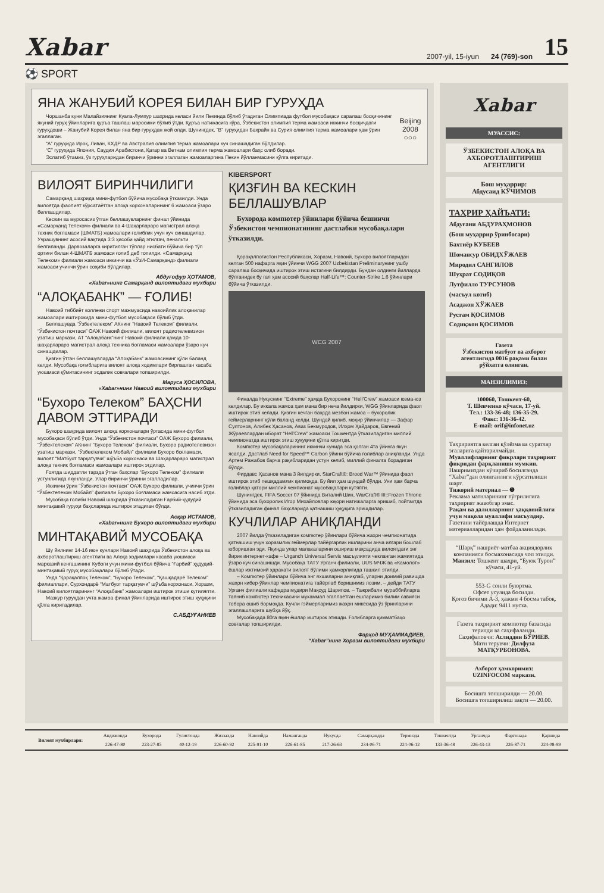Xabar 2007-yil, 15-iyun 24 (769)-son 15
⚽ SPORT
ЯНА ЖАНУБИЙ КОРЕЯ БИЛАН БИР ГУРУҲДА
Чоршанба куни Малайзиянинг Куала-Лумпур шаҳрида келаси йили Пекинда бўлиб ўтадиган Олимпиада футбол мусобақаси саралаш босқичининг якуний гуруҳ ўйинларига қуръа ташлаш маросими бўлиб ўтди. Қуръа натижасига кўра, Ўзбекистон олимпия терма жамоаси иккинчи босқичдаги гуруҳдоши – Жанубий Корея билан яна бир гуруҳдан жой олди. Шунингдек, “В” гуруҳидан Баҳрайн ва Сурия олимпия терма жамоалари ҳам ўрин эгаллаган.
“А” гуруҳида Ироқ, Ливан, КХДР ва Австралия олимпия терма жамоалари куч синашадиган бўлдилар.
“С” гуруҳида Япония, Саудия Арабистони, Қатар ва Ветнам олимпия терма жамоалари баҳс олиб боради.
Эслатиб ўтамиз, ўз гуруҳларидан биринчи ўринни эгаллаган жамоаларгина Пекин йўлланмасини қўлга киритади.
Beijing 2008
○○○
ВИЛОЯТ БИРИНЧИЛИГИ
Самарқанд шаҳрида мини-футбол бўйича мусобақа ўтказилди. Унда вилоятда фаолият кўрсатаётган алоқа корхоналарининг 6 жамоаси ўзаро беллашдилар.
Кескин ва муросасиз ўтган беллашувларнинг финал ўйинида «Самарқанд Телеком» филиали ва 4-Шаҳарлараро магистрал алоқа техник боғламаси (ШМАТБ) жамоалари ғолиблик учун куч синашдилар. Учрашувнинг асосий вақтида 3:3 ҳисоби қайд этилгач, пенальти белгиланди. Дарвозаларга киритилган тўплар нисбати бўйича бир тўп ортиғи билан 4-ШМАТБ жамоаси ғолиб деб топилди. «Самарқанд Телеком» филиали жамоаси иккинчи ва «ЎзИ-Самарқанд» филиали жамоаси учинчи ўрин соҳиби бўлдилар.
Абдуғофур ҲОТАМОВ,
«Xabar»нинг Самарқанд вилоятидаги мухбири
“АЛОҚАБАНК” — ҒОЛИБ!
Навоий тиббиёт коллежи спорт мажмуасида навоийлик алоқачилар жамоалари иштирокида мини-футбол мусобақаси бўлиб ўтди.
Беллашувда “Ўзбектелеком” АКнинг “Навоий Телеком” филиали, “Ўзбекистон почтаси” ОАЖ Навоий филиали, вилоят радиотелевизион узатиш маркази, АТ “Алоқабанк”нинг Навоий филиали ҳамда 10-шаҳарлараро магистрал алоқа техника боғламаси жамоалари ўзаро куч синашдилар.
Қизғин ўтган беллашувларда “Алоқабанк” жамоасининг қўли баланд келди. Мусобақа ғолибларига вилоят алоқа ходимлари бирлашган касаба уюшмаси қўмитасининг эсдалик совғалари топширилди.
Маруса ҲОСИЛОВА,
«Xabar»нинг Навоий вилоятидаги мухбири
“Бухоро Телеком” БАҲСНИ ДАВОМ ЭТТИРАДИ
Бухоро шаҳрида вилоят алоқа корхоналари ўртасида мини-футбол мусобақаси бўлиб ўтди. Унда “Ўзбекистон почтаси” ОАЖ Бухоро филиали, “Ўзбектелеком” АКнинг “Бухоро Телеком” филиали, Бухоро радиотелевизон узатиш маркази, “Ўзбектелеком Мобайл” филиали Бухоро боғламаси, вилоят “Матбуот тарқатувчи” шўъба корхонаси ва Шаҳарлараро магистрал алоқа техник боғламаси жамоалари иштирок этдилар.
Ғоятда шиддатли тарзда ўтган баҳслар “Бухоро Телеком” филиали устунлигида якунланди. Улар биринчи ўринни эгалладилар.
Иккинчи ўрин “Ўзбекистон почтаси” ОАЖ Бухоро филиали, учинчи ўрин “Ўзбектелеком Мобайл” филиали Бухоро боғламаси жамоасига насиб этди.
Мусобақа ғолиби Навоий шаҳрида ўтказиладиган Ғарбий-ҳудудий минтақавий гуруҳи баҳсларида иштирок этадиган бўлди.
Асқар ИСТАМОВ,
«Xabar»нинг Бухоро вилоятидаги мухбири
МИНТАҚАВИЙ МУСОБАҚА
Шу йилнинг 14-16 июн кунлари Навоий шаҳрида Ўзбекистон алоқа ва ахборотлаштириш агентлиги ва Алоқа ходимлари касаба уюшмаси марказий кенгашининг Кубоги учун мини-футбол бўйича “Ғарбий” ҳудудий-минтақавий гуруҳ мусобақалари бўлиб ўтади.
Унда “Қорақалпоқ Телеком”, “Бухоро Телеком”, “Қашқадарё Телеком” филиаллари, Сурхондарё “Матбуот тарқатувчи” шўъба корхонаси, Хоразм, Навоий вилоятларининг “Алоқабанк” жамоалари иштирок этиши кутиляпти.
Мазкур гуруҳдан учта жамоа финал ўйинларида иштирок этиш ҳуқуқини қўлга киритадилар.
С.АБДУҒАНИЕВ
KIBERSPORT
ҚИЗҒИН ВА КЕСКИН БЕЛЛАШУВЛАР
Бухорода компютер ўйинлари бўйича бешинчи Ўзбекистон чемпионатининг дастлабки мусобақалари ўтказилди.
Қорақалпоғистон Республикаси, Хоразм, Навоий, Бухоро вилоятларидан келган 500 нафарга яқин ўйинчи WGG 2007 Uzbekistan Preliminaryнинг ушбу саралаш босқичида иштирок этиш истагини билдирди. Бундан олдинги йилларда бўлганидек бу гал ҳам асосий баҳслар Half-Life™: Counter-Strike 1.6 ўйинлари бўйича ўтказилди.
WCG 2007
Финалда Нукуснинг “Extreme” ҳамда Бухоронинг “Hell’Crew” жамоаси юзма-юз келдилар. Бу иккала жамоа ҳам мана бир неча йилдирки, WGG ўйинларида фаол иштирок этиб келади. Қизғин кечган баҳсда мезбон жамоа – бухоролик геймерларнинг қўли баланд келди. Шундай қилиб, моҳир ўйинчилар — Зафар Султонов, Алибек Ҳасанов, Аваз Бекмуродов, Илҳом Ҳайдаров, Евгений Жўраевлардан иборат “Hell’Crew” жамоаси Тошкентда ўтказиладиган миллий чемпионатда иштирок этиш ҳуқуқини қўлга киритди.
Компютер мусобақаларининг иккинчи кунида эса қолган 4та ўйинга якун ясалди. Дастлаб Need for Speed™ Carbon ўйини бўйича ғолиблар аниқланди. Унда Артем Ражабов барча рақибларидан устун келиб, миллий финалга борадиган бўлди.
Фирдавс Ҳасанов мана 3 йилдирки, StarCraft®: Brood War™ ўйинида фаол иштирок этиб пешқадамлик қилмоқда. Бу йил ҳам шундай бўлди. Уни ҳам барча ғолиблар қатори миллий чемпионат мусобақалари кутяпти.
Шунингдек, FIFA Soccer 07 ўйинида Виталий Шин, WarCraft® III::Frozen Throne ўйинида эса бухоролик Игор Михайловлар юқори натижаларга эришиб, пойтахтда ўтказиладиган финал баҳсларида қатнашиш ҳуқуқига эришдилар.
КУЧЛИЛАР АНИҚЛАНДИ
2007 йилда ўтказиладиган компютер ўйинлари бўйича жаҳон чемпионатида қатнашиш учун хоразмлик геймерлар тайёргарлик ишларини анча илгари бошлаб юборишган эди. Яқинда улар малакаларини ошириш мақсадида вилоятдаги энг йирик интернет-кафе – Urganch Universal Servis масъулияти чекланган жамиятида ўзаро куч синашишди. Мусобақа ТАТУ Урганч филиали, UUS МЧЖ ва «Камолот» ёшлар ижтимоий ҳаракати вилоят бўлими ҳамкорлигида ташкил этилди.
– Компютер ўйинлари бўйича энг яхшиларни аниқлаб, уларни доимий равишда жаҳон кибер-ўйинлар чемпионатига тайёрлаб боришимиз лозим, – дейди ТАТУ Урганч филиали кафедра мудири Мақсуд Шарипов. – Тажрибали мураббийларга таяниб компютер техникасини мукаммал эгаллаётган ёшларимиз билим савияси тобора ошиб бормоқда. Кучли гэймерларимиз жаҳон микёсида ўз ўринларини эгаллашларига шубҳа йўқ.
Мусобақада 80га яқин ёшлар иштирок этишди. Ғолибларга қимматбаҳо совғалар топширилди.
Фарҳод МУҲАММАДИЕВ,
“Xabar”нинг Хоразм вилоятидаги мухбири
Xabar
МУАССИС:
ЎЗБЕКИСТОН АЛОҚА ВА АХБОРОТЛАШТИРИШ АГЕНТЛИГИ
Бош муҳаррир:
Абдусаид КЎЧИМОВ
ТАҲРИР ҲАЙЪАТИ:
Абдуғани АБДУРАҲМОНОВ
(Бош муҳаррир ўринбосари)
Бахтиёр КУБЕЕВ
Шомансур ОБИДХЎЖАЕВ
Миродил САНГИЛОВ
Шуҳрат СОДИҚОВ
Лутфилло ТУРСУНОВ
(масъул котиб)
Асаджон ХЎЖАЕВ
Рустам ҚОСИМОВ
Содиқжон ҚОСИМОВ
Газета
Ўзбекистон матбуот ва ахборот агентлигида 0016 рақами билан рўйхатга олинган.
МАНЗИЛИМИЗ:
100060, Тошкент-60,
Т. Шевченко кўчаси, 17-уй.
Тел.: 133-36-48; 136-35-29.
Факс: 136-36-42.
E-mail: orif@infonet.uz
Таҳририятга келган қўлёзма ва суратлар эгаларига қайтарилмайди.
Муаллифларнинг фикрлари таҳририят фикридан фарқланиши мумкин.
Нашримиздан кўчириб босилганда “Xabar”дан олинганлиги кўрсатилиши шарт.
Тижорий материал — ❶
Реклама матнларининг тўғрилигига таҳририят жавобгар эмас.
Рақам ва далилларнинг ҳаққонийлиги учун мақола муаллифи масъулдир.
Газетани тайёрлашда Интернет материалларидан ҳам фойдаланилади.
“Шарқ” нашриёт-матбаа акциядорлик компанияси босмахонасида чоп этилди.
Манзил: Тошкент шаҳри, “Буюк Турон” кўчаси, 41-уй.
553-G сонли буюртма.
Офсет усулида босилди.
Қоғоз бичими А-3, ҳажми 4 босма табоқ.
Адади: 9411 нусха.
Газета таҳририят компютер базасида терилди ва саҳифаланди.
Саҳифаловчи: Аслиддин БЎРИЕВ.
Матн терувчи: Дилфуза МАТҚУРБОНОВА.
Ахборот ҳамкоримиз:
UZINFOCOM маркази.
Босишга топширилди — 20.00.
Босишга топширилиш вақти — 20.00.
| Вилоят мухбирлари: | Андижонда | Бухорода | Гулистонда | Жиззахда | Навоийда | Наманганда | Нукусда | Самарқандда | Термизда | Тошкентда | Урганчда | Фарғонада | Қаршида |
| | 226-47-80 | 223-27-85 | 40-12-19 | 226-60-92 | 225-91-10 | 226-61-85 | 217-26-63 | 234-06-71 | 224-06-12 | 133-36-48 | 226-43-13 | 226-87-71 | 224-08-99 |